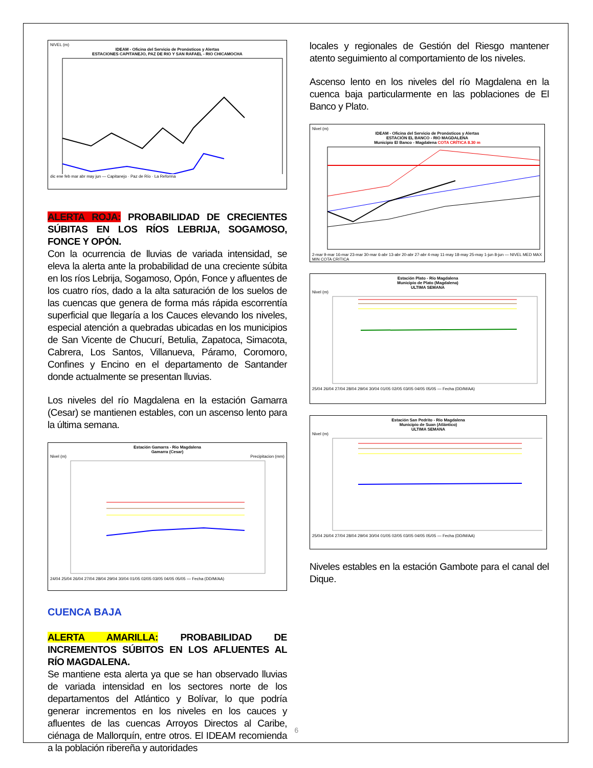NIVEL (m)
IDEAM - Oficina del Servicio de Pronósticos y Alertas
ESTACIONES CAPITANEJO, PAZ DE RIO Y SAN RAFAEL - RIO CHICAMOCHA
dic ene feb mar abr may jun — Capitanejo · Paz de Río · La Reforma
ALERTA ROJA: PROBABILIDAD DE CRECIENTES SÚBITAS EN LOS RÍOS LEBRIJA, SOGAMOSO, FONCE Y OPÓN.
Con la ocurrencia de lluvias de variada intensidad, se eleva la alerta ante la probabilidad de una creciente súbita en los ríos Lebrija, Sogamoso, Opón, Fonce y afluentes de los cuatro ríos, dado a la alta saturación de los suelos de las cuencas que genera de forma más rápida escorrentía superficial que llegaría a los Cauces elevando los niveles, especial atención a quebradas ubicadas en los municipios de San Vicente de Chucurí, Betulia, Zapatoca, Simacota, Cabrera, Los Santos, Villanueva, Páramo, Coromoro, Confines y Encino en el departamento de Santander donde actualmente se presentan lluvias.
Los niveles del río Magdalena en la estación Gamarra (Cesar) se mantienen estables, con un ascenso lento para la última semana.
Estación Gamarra - Rio Magdalena
Gamarra (Cesar)
Nivel (m) Precipitacion (mm)
24/04 25/04 26/04 27/04 28/04 29/04 30/04 01/05 02/05 03/05 04/05 05/05 — Fecha (DD/M/AA)
CUENCA BAJA
ALERTA AMARILLA: PROBABILIDAD DE INCREMENTOS SÚBITOS EN LOS AFLUENTES AL RÍO MAGDALENA.
Se mantiene esta alerta ya que se han observado lluvias de variada intensidad en los sectores norte de los departamentos del Atlántico y Bolívar, lo que podría generar incrementos en los niveles en los cauces y afluentes de las cuencas Arroyos Directos al Caribe, ciénaga de Mallorquín, entre otros. El IDEAM recomienda a la población ribereña y autoridades
locales y regionales de Gestión del Riesgo mantener atento seguimiento al comportamiento de los niveles.
Ascenso lento en los niveles del río Magdalena en la cuenca baja particularmente en las poblaciones de El Banco y Plato.
Nivel (m)
IDEAM - Oficina del Servicio de Pronósticos y Alertas
ESTACIÓN EL BANCO - RIO MAGDALENA
Municipio El Banco - Magdalena COTA CRÍTICA 8.30 m
2-mar 9-mar 16-mar 23-mar 30-mar 6-abr 13-abr 20-abr 27-abr 4-may 11-may 18-may 25-may 1-jun 8-jun — NIVEL MED MAX MIN COTA CRITICA
Estación Plato - Río Magdalena
Municipio de Plato (Magdalena)
ULTIMA SEMANA
Nivel (m)
25/04 26/04 27/04 28/04 29/04 30/04 01/05 02/05 03/05 04/05 05/05 — Fecha (DD/M/AA)
Estación San Pedrito - Río Magdalena
Municipio de Suan (Atlántico)
ULTIMA SEMANA
Nivel (m)
25/04 26/04 27/04 28/04 29/04 30/04 01/05 02/05 03/05 04/05 05/05 — Fecha (DD/M/AA)
Niveles estables en la estación Gambote para el canal del Dique.
6